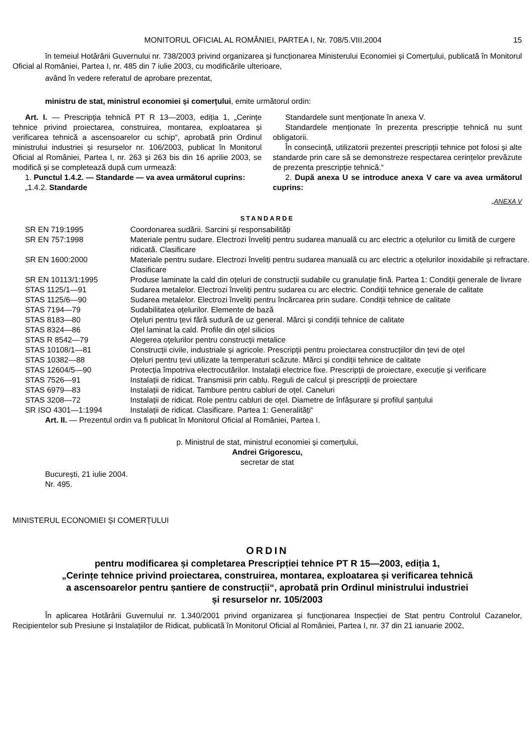MONITORUL OFICIAL AL ROMÂNIEI, PARTEA I, Nr. 708/5.VIII.2004 15
în temeiul Hotărârii Guvernului nr. 738/2003 privind organizarea și funcționarea Ministerului Economiei și Comerțului, publicată în Monitorul Oficial al României, Partea I, nr. 485 din 7 iulie 2003, cu modificările ulterioare,
având în vedere referatul de aprobare prezentat,
ministru de stat, ministrul economiei și comerțului, emite următorul ordin:
Art. I. — Prescripția tehnică PT R 13—2003, ediția 1, „Cerințe tehnice privind proiectarea, construirea, montarea, exploatarea și verificarea tehnică a ascensoarelor cu schip“, aprobată prin Ordinul ministrului industriei și resurselor nr. 106/2003, publicat în Monitorul Oficial al României, Partea I, nr. 263 și 263 bis din 16 aprilie 2003, se modifică și se completează după cum urmează:
1. Punctul 1.4.2. — Standarde — va avea următorul cuprins:
„1.4.2. Standarde
Standardele sunt menționate în anexa V.
Standardele menționate în prezenta prescripție tehnică nu sunt obligatorii.
În consecință, utilizatorii prezentei prescripții tehnice pot folosi și alte standarde prin care să se demonstreze respectarea cerințelor prevăzute de prezenta prescripție tehnică.“
2. După anexa U se introduce anexa V care va avea următorul cuprins:
„ANEXA V
STANDARDE
| SR EN 719:1995 | Coordonarea sudării. Sarcini și responsabilități |
| SR EN 757:1998 | Materiale pentru sudare. Electrozi înveliți pentru sudarea manuală cu arc electric a oțelurilor cu limită de curgere ridicată. Clasificare |
| SR EN 1600:2000 | Materiale pentru sudare. Electrozi înveliți pentru sudarea manuală cu arc electric a oțelurilor inoxidabile și refractare. Clasificare |
| SR EN 10113/1:1995 | Produse laminate la cald din oțeluri de construcții sudabile cu granulație fină. Partea 1: Condiții generale de livrare |
| STAS 1125/1—91 | Sudarea metalelor. Electrozi înveliți pentru sudarea cu arc electric. Condiții tehnice generale de calitate |
| STAS 1125/6—90 | Sudarea metalelor. Electrozi înveliți pentru încărcarea prin sudare. Condiții tehnice de calitate |
| STAS 7194—79 | Sudabilitatea oțelurilor. Elemente de bază |
| STAS 8183—80 | Oțeluri pentru țevi fără sudură de uz general. Mărci și condiții tehnice de calitate |
| STAS 8324—86 | Oțel laminat la cald. Profile din oțel silicios |
| STAS R 8542—79 | Alegerea oțelurilor pentru construcții metalice |
| STAS 10108/1—81 | Construcții civile, industriale și agricole. Prescripții pentru proiectarea construcțiilor din țevi de oțel |
| STAS 10382—88 | Oțeluri pentru țevi utilizate la temperaturi scăzute. Mărci și condiții tehnice de calitate |
| STAS 12604/5—90 | Protecția împotriva electrocutărilor. Instalații electrice fixe. Prescripții de proiectare, execuție și verificare |
| STAS 7526—91 | Instalații de ridicat. Transmisii prin cablu. Reguli de calcul și prescripții de proiectare |
| STAS 6979—83 | Instalații de ridicat. Tambure pentru cabluri de oțel. Caneluri |
| STAS 3208—72 | Instalații de ridicat. Role pentru cabluri de oțel. Diametre de înfășurare și profilul șanțului |
| SR ISO 4301—1:1994 | Instalații de ridicat. Clasificare. Partea 1: Generalități“ |
Art. II. — Prezentul ordin va fi publicat în Monitorul Oficial al României, Partea I.
p. Ministrul de stat, ministrul economiei și comerțului,
Andrei Grigorescu,
secretar de stat
București, 21 iulie 2004.
Nr. 495.
MINISTERUL ECONOMIEI ȘI COMERȚULUI
ORDIN
pentru modificarea și completarea Prescripției tehnice PT R 15—2003, ediția 1,
„Cerințe tehnice privind proiectarea, construirea, montarea, exploatarea și verificarea tehnică
a ascensoarelor pentru șantiere de construcții“, aprobată prin Ordinul ministrului industriei
și resurselor nr. 105/2003
În aplicarea Hotărârii Guvernului nr. 1.340/2001 privind organizarea și funcționarea Inspecției de Stat pentru Controlul Cazanelor, Recipientelor sub Presiune și Instalațiilor de Ridicat, publicată în Monitorul Oficial al României, Partea I, nr. 37 din 21 ianuarie 2002,